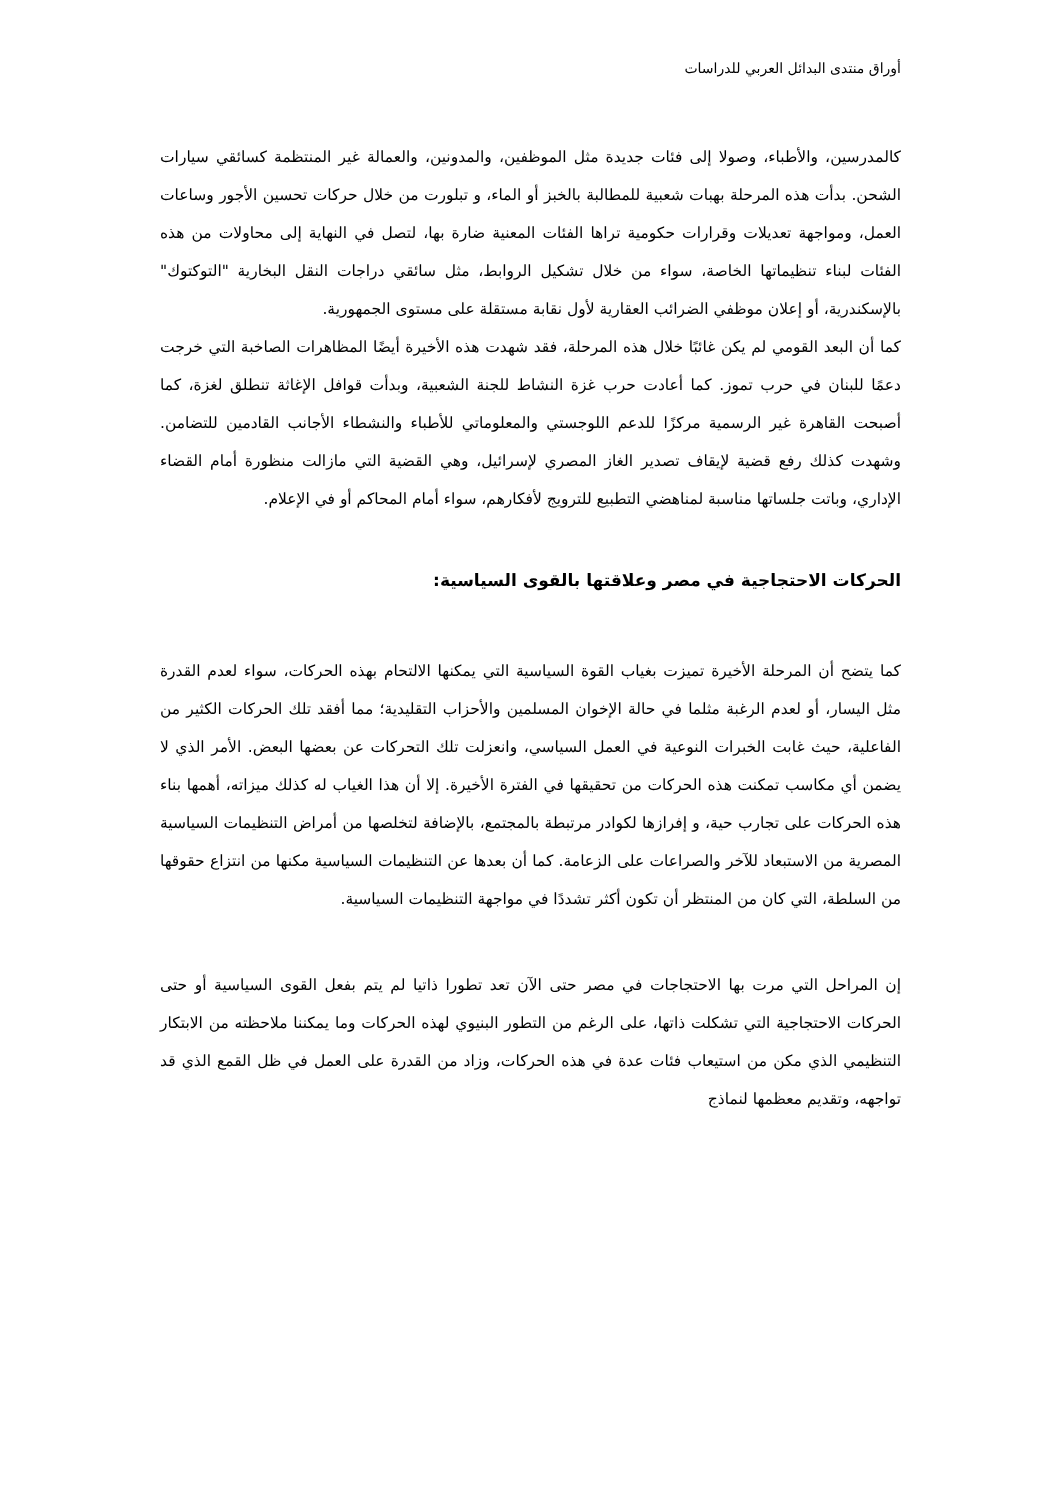أوراق منتدى البدائل العربي للدراسات
كالمدرسين، والأطباء، وصولا إلى فئات جديدة مثل الموظفين، والمدونين، والعمالة غير المنتظمة كسائقي سيارات الشحن. بدأت هذه المرحلة بهبات شعبية للمطالبة بالخبز أو الماء، و تبلورت من خلال حركات تحسين الأجور وساعات العمل، ومواجهة تعديلات وقرارات حكومية تراها الفئات المعنية ضارة بها، لتصل في النهاية إلى محاولات من هذه الفئات لبناء تنظيماتها الخاصة، سواء من خلال تشكيل الروابط، مثل سائقي دراجات النقل البخارية "التوكتوك" بالإسكندرية، أو إعلان موظفي الضرائب العقارية لأول نقابة مستقلة على مستوى الجمهورية.
كما أن البعد القومي لم يكن غائبًا خلال هذه المرحلة، فقد شهدت هذه الأخيرة أيضًا المظاهرات الصاخبة التي خرجت دعمًا للبنان في حرب تموز. كما أعادت حرب غزة النشاط للجنة الشعبية، وبدأت قوافل الإغاثة تنطلق لغزة، كما أصبحت القاهرة غير الرسمية مركزًا للدعم اللوجستي والمعلوماتي للأطباء والنشطاء الأجانب القادمين للتضامن. وشهدت كذلك رفع قضية لإيقاف تصدير الغاز المصري لإسرائيل، وهي القضية التي مازالت منظورة أمام القضاء الإداري، وباتت جلساتها مناسبة لمناهضي التطبيع للترويج لأفكارهم، سواء أمام المحاكم أو في الإعلام.
الحركات الاحتجاجية في مصر وعلاقتها بالقوى السياسية:
كما يتضح أن المرحلة الأخيرة تميزت بغياب القوة السياسية التي يمكنها الالتحام بهذه الحركات، سواء لعدم القدرة مثل اليسار، أو لعدم الرغبة مثلما في حالة الإخوان المسلمين والأحزاب التقليدية؛ مما أفقد تلك الحركات الكثير من الفاعلية، حيث غابت الخبرات النوعية في العمل السياسي، وانعزلت تلك التحركات عن بعضها البعض. الأمر الذي لا يضمن أي مكاسب تمكنت هذه الحركات من تحقيقها في الفترة الأخيرة. إلا أن هذا الغياب له كذلك ميزاته، أهمها بناء هذه الحركات على تجارب حية، و إفرازها لكوادر مرتبطة بالمجتمع، بالإضافة لتخلصها من أمراض التنظيمات السياسية المصرية من الاستبعاد للآخر والصراعات على الزعامة. كما أن بعدها عن التنظيمات السياسية مكنها من انتزاع حقوقها من السلطة، التي كان من المنتظر أن تكون أكثر تشددًا في مواجهة التنظيمات السياسية.
إن المراحل التي مرت بها الاحتجاجات في مصر حتى الآن تعد تطورا ذاتيا لم يتم بفعل القوى السياسية أو حتى الحركات الاحتجاجية التي تشكلت ذاتها، على الرغم من التطور البنيوي لهذه الحركات وما يمكننا ملاحظته من الابتكار التنظيمي الذي مكن من استيعاب فئات عدة في هذه الحركات، وزاد من القدرة على العمل في ظل القمع الذي قد تواجهه، وتقديم معظمها لنماذج